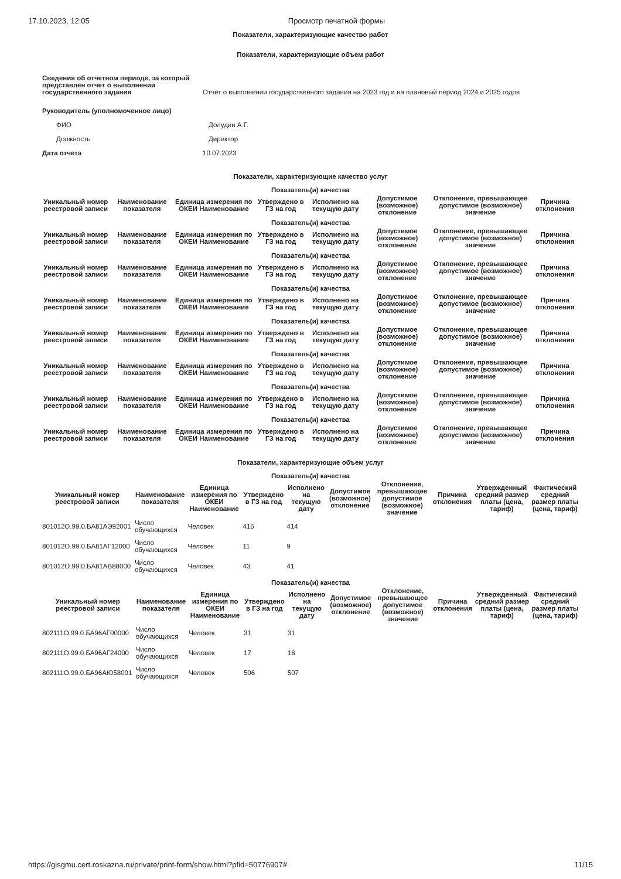17.10.2023, 12:05 Просмотр печатной формы
Показатели, характеризующие качество работ
Показатели, характеризующие объем работ
| Сведения об отчетном периоде, за который представлен отчет о выполнении государственного задания | Отчет о выполнении государственного задания на 2023 год и на плановый период 2024 и 2025 годов |
| Руководитель (уполномоченное лицо) | |
| ФИО | Долудин А.Г. |
| Должность | Директор |
| Дата отчета | 10.07.2023 |
Показатели, характеризующие качество услуг
| Показатель(и) качества | | | | | | | |
| --- | --- | --- | --- | --- | --- | --- | --- |
| Уникальный номер реестровой записи | Наименование показателя | Единица измерения по ОКЕИ Наименование | Утверждено в ГЗ на год | Исполнено на текущую дату | Допустимое (возможное) отклонение | Отклонение, превышающее допустимое (возможное) значение | Причина отклонения |
| Показатель(и) качества | | | | | | | |
| --- | --- | --- | --- | --- | --- | --- | --- |
| Уникальный номер реестровой записи | Наименование показателя | Единица измерения по ОКЕИ Наименование | Утверждено в ГЗ на год | Исполнено на текущую дату | Допустимое (возможное) отклонение | Отклонение, превышающее допустимое (возможное) значение | Причина отклонения |
| Показатель(и) качества | | | | | | | |
| --- | --- | --- | --- | --- | --- | --- | --- |
| Уникальный номер реестровой записи | Наименование показателя | Единица измерения по ОКЕИ Наименование | Утверждено в ГЗ на год | Исполнено на текущую дату | Допустимое (возможное) отклонение | Отклонение, превышающее допустимое (возможное) значение | Причина отклонения |
| Показатель(и) качества | | | | | | | |
| --- | --- | --- | --- | --- | --- | --- | --- |
| Уникальный номер реестровой записи | Наименование показателя | Единица измерения по ОКЕИ Наименование | Утверждено в ГЗ на год | Исполнено на текущую дату | Допустимое (возможное) отклонение | Отклонение, превышающее допустимое (возможное) значение | Причина отклонения |
| Показатель(и) качества | | | | | | | |
| --- | --- | --- | --- | --- | --- | --- | --- |
| Уникальный номер реестровой записи | Наименование показателя | Единица измерения по ОКЕИ Наименование | Утверждено в ГЗ на год | Исполнено на текущую дату | Допустимое (возможное) отклонение | Отклонение, превышающее допустимое (возможное) значение | Причина отклонения |
| Показатель(и) качества | | | | | | | |
| --- | --- | --- | --- | --- | --- | --- | --- |
| Уникальный номер реестровой записи | Наименование показателя | Единица измерения по ОКЕИ Наименование | Утверждено в ГЗ на год | Исполнено на текущую дату | Допустимое (возможное) отклонение | Отклонение, превышающее допустимое (возможное) значение | Причина отклонения |
| Показатель(и) качества | | | | | | | |
| --- | --- | --- | --- | --- | --- | --- | --- |
| Уникальный номер реестровой записи | Наименование показателя | Единица измерения по ОКЕИ Наименование | Утверждено в ГЗ на год | Исполнено на текущую дату | Допустимое (возможное) отклонение | Отклонение, превышающее допустимое (возможное) значение | Причина отклонения |
| Показатель(и) качества | | | | | | | |
| --- | --- | --- | --- | --- | --- | --- | --- |
| Уникальный номер реестровой записи | Наименование показателя | Единица измерения по ОКЕИ Наименование | Утверждено в ГЗ на год | Исполнено на текущую дату | Допустимое (возможное) отклонение | Отклонение, превышающее допустимое (возможное) значение | Причина отклонения |
Показатели, характеризующие объем услуг
| Показатель(и) качества | | | | | | | | | |
| --- | --- | --- | --- | --- | --- | --- | --- | --- | --- |
| Уникальный номер реестровой записи | Наименование показателя | Единица измерения по ОКЕИ Наименование | Утверждено в ГЗ на год | Исполнено на текущую дату | Допустимое (возможное) отклонение | Отклонение, превышающее допустимое (возможное) значение | Причина отклонения | Утвержденный средний размер платы (цена, тариф) | Фактический средний размер платы (цена, тариф) |
| 801012О.99.0.БА81АЭ92001 | Число обучающихся | Человек | 416 | 414 | | | | | |
| 801012О.99.0.БА81АГ12000 | Число обучающихся | Человек | 11 | 9 | | | | | |
| 801012О.99.0.БА81АВ88000 | Число обучающихся | Человек | 43 | 41 | | | | | |
| Показатель(и) качества | | | | | | | | | |
| --- | --- | --- | --- | --- | --- | --- | --- | --- | --- |
| Уникальный номер реестровой записи | Наименование показателя | Единица измерения по ОКЕИ Наименование | Утверждено в ГЗ на год | Исполнено на текущую дату | Допустимое (возможное) отклонение | Отклонение, превышающее допустимое (возможное) значение | Причина отклонения | Утвержденный средний размер платы (цена, тариф) | Фактический средний размер платы (цена, тариф) |
| 802111О.99.0.БА96АГ00000 | Число обучающихся | Человек | 31 | 31 | | | | | |
| 802111О.99.0.БА96АГ24000 | Число обучающихся | Человек | 17 | 18 | | | | | |
| 802111О.99.0.БА96АЮ58001 | Число обучающихся | Человек | 506 | 507 | | | | | |
https://gisgmu.cert.roskazna.ru/private/print-form/show.html?pfid=50776907# 11/15